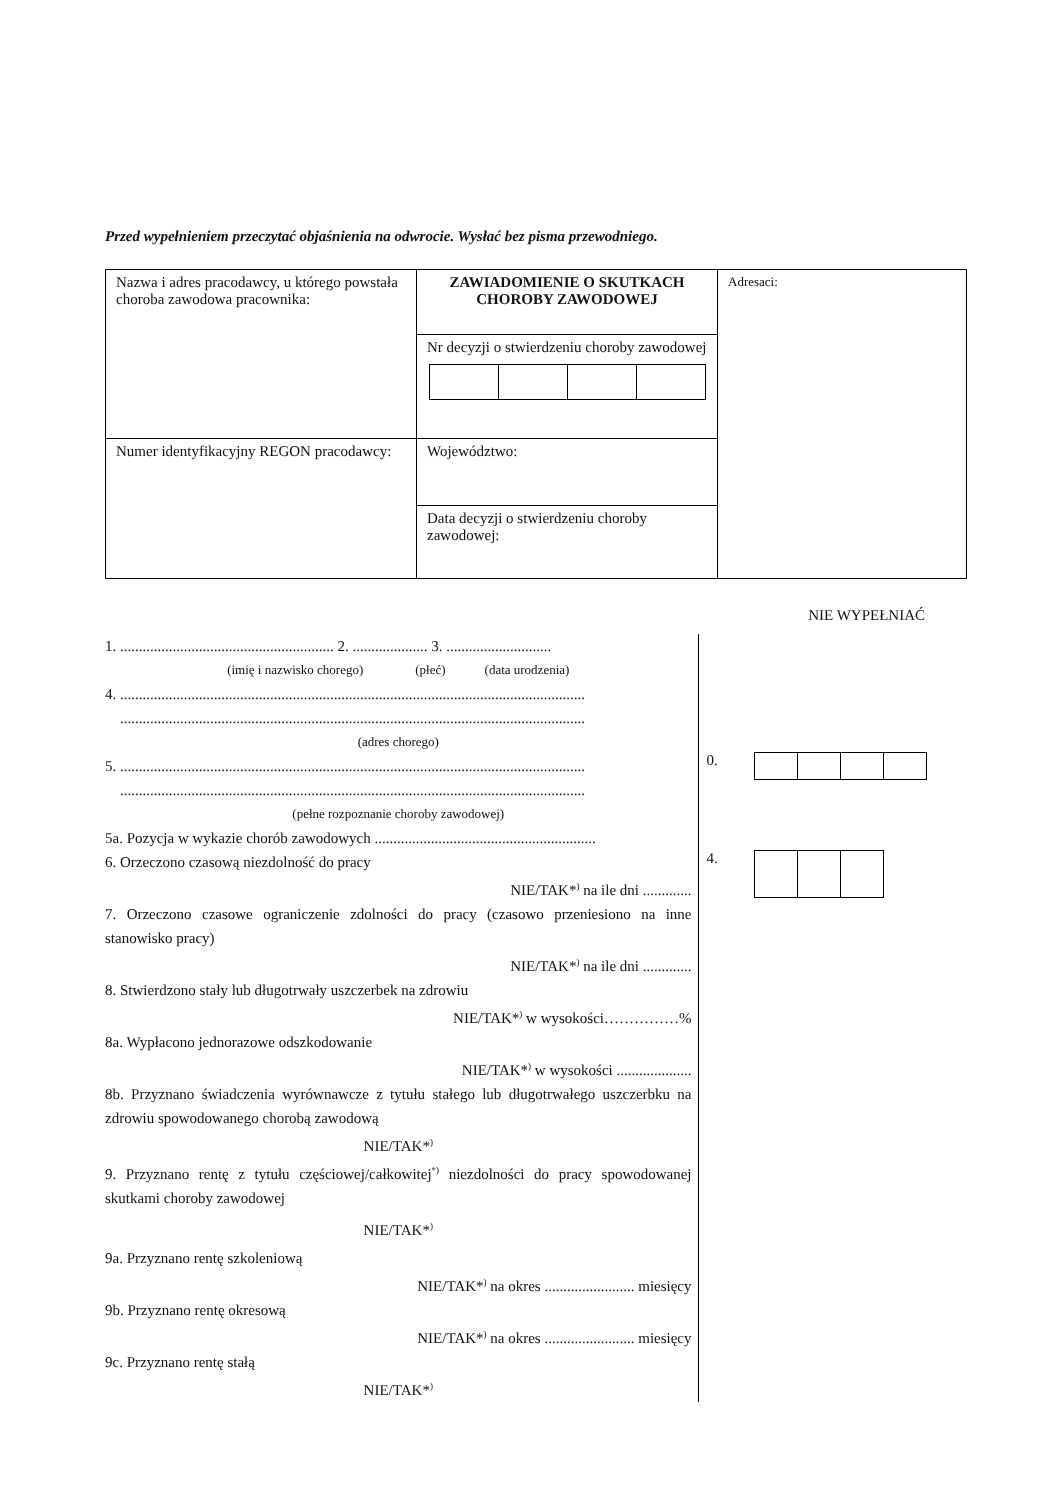Przed wypełnieniem przeczytać objaśnienia na odwrocie. Wysłać bez pisma przewodniego.
| Nazwa i adres pracodawcy, u którego powstała choroba zawodowa pracownika: | ZAWIADOMIENIE O SKUTKACH CHOROBY ZAWODOWEJ | Adresaci: |
| | Nr decyzji o stwierdzeniu choroby zawodowej | |
| Numer identyfikacyjny REGON pracodawcy: | Województwo: | |
| | Data decyzji o stwierdzeniu choroby zawodowej: | |
NIE WYPEŁNIAĆ
1. ......................................................... 2. .................... 3. ............................
(imię i nazwisko chorego) (płeć) (data urodzenia)
4. ............................................................................................................................
............................................................................................................................
(adres chorego)
5. ............................................................................................................................
............................................................................................................................
(pełne rozpoznanie choroby zawodowej)
5a. Pozycja w wykazie chorób zawodowych ...........................................................
6. Orzeczono czasową niezdolność do pracy
NIE/TAK*<sup>)</sup> na ile dni .............
7. Orzeczono czasowe ograniczenie zdolności do pracy (czasowo przeniesiono na inne stanowisko pracy)
NIE/TAK*<sup>)</sup> na ile dni .............
8. Stwierdzono stały lub długotrwały uszczerbek na zdrowiu
NIE/TAK*<sup>)</sup> w wysokości……………%
8a. Wypłacono jednorazowe odszkodowanie
NIE/TAK*<sup>)</sup> w wysokości ....................
8b. Przyznano świadczenia wyrównawcze z tytułu stałego lub długotrwałego uszczerbku na zdrowiu spowodowanego chorobą zawodową
NIE/TAK*<sup>)</sup>
9. Przyznano rentę z tytułu częściowej/całkowitej<sup>*)</sup> niezdolności do pracy spowodowanej skutkami choroby zawodowej
NIE/TAK*<sup>)</sup>
9a. Przyznano rentę szkoleniową
NIE/TAK*<sup>)</sup> na okres ........................ miesięcy
9b. Przyznano rentę okresową
NIE/TAK*<sup>)</sup> na okres ........................ miesięcy
9c. Przyznano rentę stałą
NIE/TAK*<sup>)</sup>
0.
4.